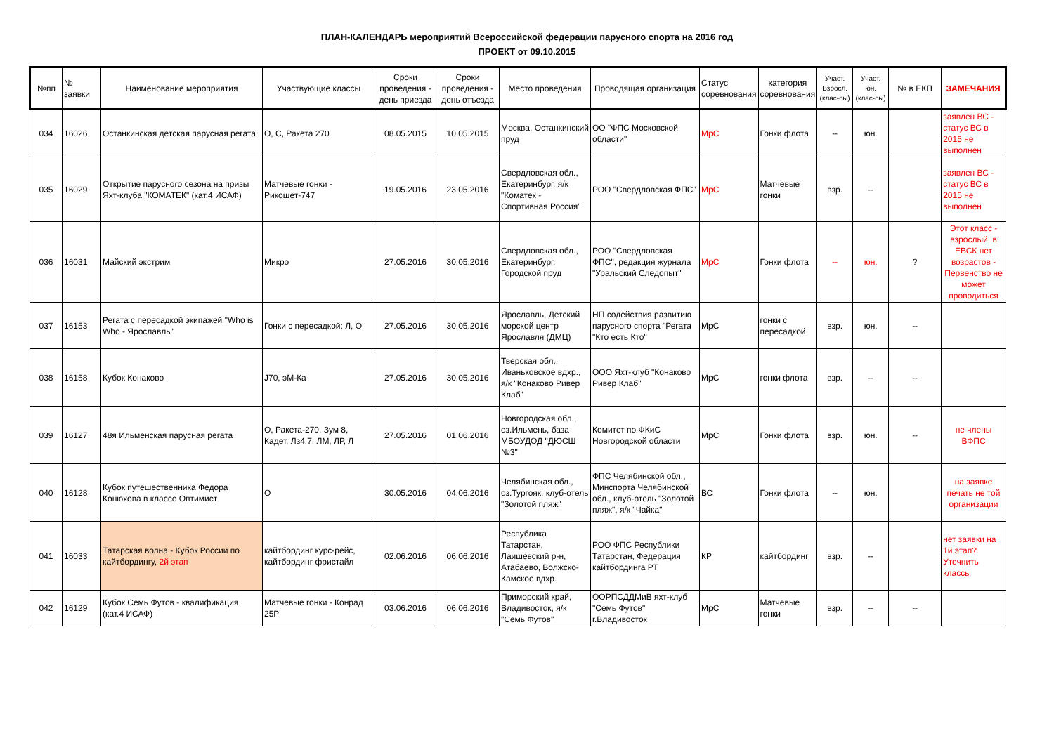ПЛАН-КАЛЕНДАРЬ мероприятий Всероссийской федерации парусного спорта на 2016 год
ПРОЕКТ от 09.10.2015
| №пп | № заявки | Наименование мероприятия | Участвующие классы | Сроки проведения - день приезда | Сроки проведения - день отъезда | Место проведения | Проводящая организация | Статус соревнования | категория соревнования | Участ. Взросл. (клас-сы) | Участ. юн. (клас-сы) | № в ЕКП | ЗАМЕЧАНИЯ |
| --- | --- | --- | --- | --- | --- | --- | --- | --- | --- | --- | --- | --- | --- |
| 034 | 16026 | Останкинская детская парусная регата | О, С, Ракета 270 | 08.05.2015 | 10.05.2015 | Москва, Останкинский пруд | ОО "ФПС Московской области" | МрС | Гонки флота | -- | юн. | | заявлен ВС - статус ВС в 2015 не выполнен |
| 035 | 16029 | Открытие парусного сезона на призы Яхт-клуба "КОМАТЕК" (кат.4 ИСАФ) | Матчевые гонки - Рикошет-747 | 19.05.2016 | 23.05.2016 | Свердловская обл., Екатеринбург, я/к "Коматек - Спортивная Россия" | РОО "Свердловская ФПС" | МрС | Матчевые гонки | взр. | -- | | заявлен ВС - статус ВС в 2015 не выполнен |
| 036 | 16031 | Майский экстрим | Микро | 27.05.2016 | 30.05.2016 | Свердловская обл., Екатеринбург, Городской пруд | РОО "Свердловская ФПС", редакция журнала "Уральский Следопыт" | МрС | Гонки флота | -- | юн. | ? | Этот класс - взрослый, в ЕВСК нет возрастов - Первенство не может проводиться |
| 037 | 16153 | Регата с пересадкой экипажей "Who is Who - Ярославль" | Гонки с пересадкой: Л, О | 27.05.2016 | 30.05.2016 | Ярославль, Детский морской центр Ярославля (ДМЦ) | НП содействия развитию парусного спорта "Регата "Кто есть Кто" | МрС | гонки с пересадкой | взр. | юн. | -- | |
| 038 | 16158 | Кубок Конаково | J70, эМ-Ка | 27.05.2016 | 30.05.2016 | Тверская обл., Иваньковское вдхр., я/к "Конаково Ривер Клаб" | ООО Яхт-клуб "Конаково Ривер Клаб" | МрС | гонки флота | взр. | -- | -- | |
| 039 | 16127 | 48я Ильменская парусная регата | О, Ракета-270, Зум 8, Кадет, Лз4.7, ЛМ, ЛР, Л | 27.05.2016 | 01.06.2016 | Новгородская обл., оз.Ильмень, база МБОУДОД "ДЮСШ №3" | Комитет по ФКиС Новгородской области | МрС | Гонки флота | взр. | юн. | -- | не члены ВФПС |
| 040 | 16128 | Кубок путешественника Федора Конюхова в классе Оптимист | О | 30.05.2016 | 04.06.2016 | Челябинская обл., оз.Тургояк, клуб-отель "Золотой пляж" | ФПС Челябинской обл., Минспорта Челябинской обл., клуб-отель "Золотой пляж", я/к "Чайка" | ВС | Гонки флота | -- | юн. | | на заявке печать не той организации |
| 041 | 16033 | Татарская волна - Кубок России по кайтбордингу, 2й этап | кайтбординг курс-рейс, кайтбординг фристайл | 02.06.2016 | 06.06.2016 | Республика Татарстан, Лаишевский р-н, Атабаево, Волжско-Камское вдхр. | РОО ФПС Республики Татарстан, Федерация кайтбординга РТ | КР | кайтбординг | взр. | -- | | нет заявки на 1й этап? Уточнить классы |
| 042 | 16129 | Кубок Семь Футов - квалификация (кат.4 ИСАФ) | Матчевые гонки - Конрад 25Р | 03.06.2016 | 06.06.2016 | Приморский край, Владивосток, я/к "Семь Футов" | ООРПСДДМиВ яхт-клуб "Семь Футов" г.Владивосток | МрС | Матчевые гонки | взр. | -- | -- | |